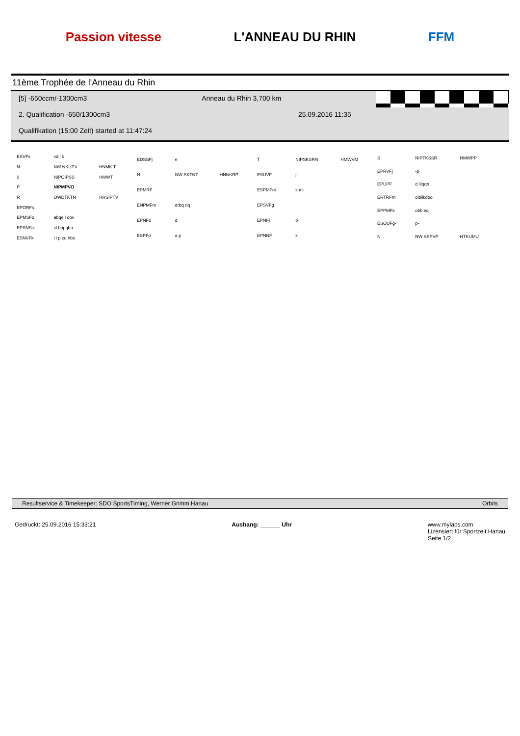Passion vitesse L'ANNEAU DU RHIN FFM
11ème Trophée de l'Anneau du Rhin
[5] -650ccm/-1300cm3 Anneau du Rhin 3,700 km
2. Qualification -650/1300cm3 25.09.2016 11:35
Qualifikation (15:00 Zeit) started at 11:47:24
| ESVFs | vd l k | |
| N | NW NKUPV | HNMK T |
| 0 | NIPOIPSS | HMWT |
| P | NIPMPVO | |
| R | OWDTKTN | HRSIPTV |
| EPORFs | | |
| EPMSFo | abqe l obv | |
| EPSNFa- | cl bopqbo | |
| ESNVFk | l i p co hbo | |
| EDSSFj | e | |
| N | NW SKTNT | HNNKRP |
| EPMRF | | |
| ENPMFm | drbq riq | |
| EPNFo | d | |
| ESPFp | a p | |
| T | NIPSKSRN | HMWVM |
| ESUVF | j | |
| ESPMFol | k mi | |
| EPSVFg | | |
| EPNFj | o | |
| EPNNF | k | |
| S | NIPTKSSR | HMWPP |
| EPRVFj | -p | |
| EPUPF | d iilqqb | |
| ERTRFm | olbiikdbo | |
| EPPMFe | obb eq | |
| ESOUFg- | p- | |
| N | NW SKPVP | HTKUMU |
Resultservice & Timekeeper: SDO SportsTiming, Werner Grimm Hanau Orbits
Gedruckt: 25.09.2016 15:33:21 Aushang: ______ Uhr www.mylaps.com
Lizensiert für Sportzeit Hanau
Seite 1/2